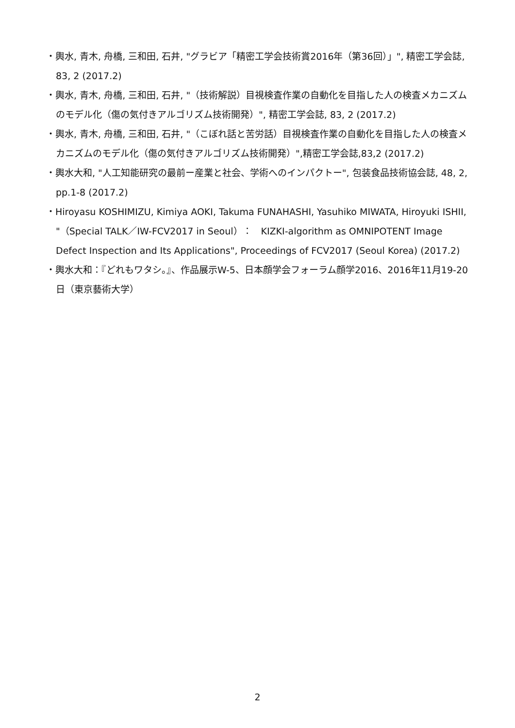・輿水, 青木, 舟橋, 三和田, 石井, "グラビア「精密工学会技術賞2016年（第36回）」", 精密工学会誌, 83, 2 (2017.2)
・輿水, 青木, 舟橋, 三和田, 石井, "（技術解説）目視検査作業の自動化を目指した人の検査メカニズムのモデル化（傷の気付きアルゴリズム技術開発）", 精密工学会誌, 83, 2 (2017.2)
・輿水, 青木, 舟橋, 三和田, 石井, "（こぼれ話と苦労話）目視検査作業の自動化を目指した人の検査メカニズムのモデル化（傷の気付きアルゴリズム技術開発）",精密工学会誌,83,2 (2017.2)
・輿水大和, "人工知能研究の最前ー産業と社会、学術へのインパクトー", 包装食品技術協会誌, 48, 2, pp.1-8 (2017.2)
・Hiroyasu KOSHIMIZU, Kimiya AOKI, Takuma FUNAHASHI, Yasuhiko MIWATA, Hiroyuki ISHII, "（Special TALK／IW-FCV2017 in Seoul）：　KIZKI-algorithm as OMNIPOTENT Image Defect Inspection and Its Applications", Proceedings of FCV2017 (Seoul Korea) (2017.2)
・輿水大和：『どれもワタシ。』、作品展示W-5、日本顔学会フォーラム顔学2016、2016年11月19-20日（東京藝術大学）
2